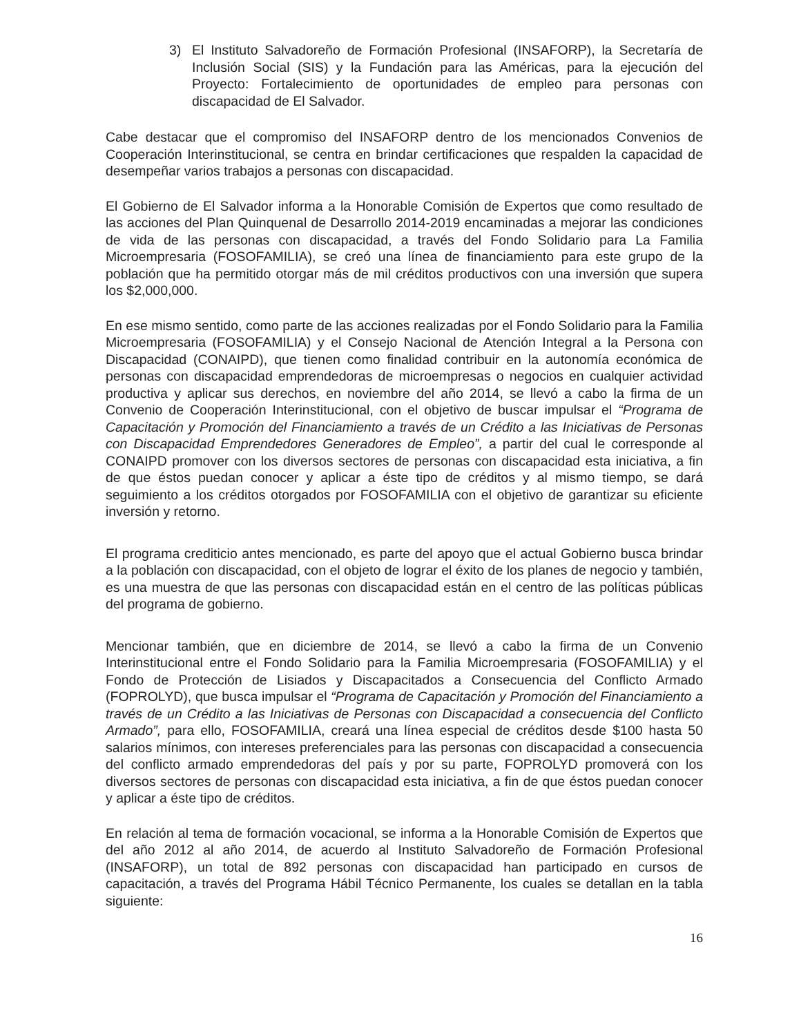3) El Instituto Salvadoreño de Formación Profesional (INSAFORP), la Secretaría de Inclusión Social (SIS) y la Fundación para las Américas, para la ejecución del Proyecto: Fortalecimiento de oportunidades de empleo para personas con discapacidad de El Salvador.
Cabe destacar que el compromiso del INSAFORP dentro de los mencionados Convenios de Cooperación Interinstitucional, se centra en brindar certificaciones que respalden la capacidad de desempeñar varios trabajos a personas con discapacidad.
El Gobierno de El Salvador informa a la Honorable Comisión de Expertos que como resultado de las acciones del Plan Quinquenal de Desarrollo 2014-2019 encaminadas a mejorar las condiciones de vida de las personas con discapacidad, a través del Fondo Solidario para La Familia Microempresaria (FOSOFAMILIA), se creó una línea de financiamiento para este grupo de la población que ha permitido otorgar más de mil créditos productivos con una inversión que supera los $2,000,000.
En ese mismo sentido, como parte de las acciones realizadas por el Fondo Solidario para la Familia Microempresaria (FOSOFAMILIA) y el Consejo Nacional de Atención Integral a la Persona con Discapacidad (CONAIPD), que tienen como finalidad contribuir en la autonomía económica de personas con discapacidad emprendedoras de microempresas o negocios en cualquier actividad productiva y aplicar sus derechos, en noviembre del año 2014, se llevó a cabo la firma de un Convenio de Cooperación Interinstitucional, con el objetivo de buscar impulsar el “Programa de Capacitación y Promoción del Financiamiento a través de un Crédito a las Iniciativas de Personas con Discapacidad Emprendedores Generadores de Empleo”, a partir del cual le corresponde al CONAIPD promover con los diversos sectores de personas con discapacidad esta iniciativa, a fin de que éstos puedan conocer y aplicar a éste tipo de créditos y al mismo tiempo, se dará seguimiento a los créditos otorgados por FOSOFAMILIA con el objetivo de garantizar su eficiente inversión y retorno.
El programa crediticio antes mencionado, es parte del apoyo que el actual Gobierno busca brindar a la población con discapacidad, con el objeto de lograr el éxito de los planes de negocio y también, es una muestra de que las personas con discapacidad están en el centro de las políticas públicas del programa de gobierno.
Mencionar también, que en diciembre de 2014, se llevó a cabo la firma de un Convenio Interinstitucional entre el Fondo Solidario para la Familia Microempresaria (FOSOFAMILIA) y el Fondo de Protección de Lisiados y Discapacitados a Consecuencia del Conflicto Armado (FOPROLYD), que busca impulsar el “Programa de Capacitación y Promoción del Financiamiento a través de un Crédito a las Iniciativas de Personas con Discapacidad a consecuencia del Conflicto Armado”, para ello, FOSOFAMILIA, creará una línea especial de créditos desde $100 hasta 50 salarios mínimos, con intereses preferenciales para las personas con discapacidad a consecuencia del conflicto armado emprendedoras del país y por su parte, FOPROLYD promoverá con los diversos sectores de personas con discapacidad esta iniciativa, a fin de que éstos puedan conocer y aplicar a éste tipo de créditos.
En relación al tema de formación vocacional, se informa a la Honorable Comisión de Expertos que del año 2012 al año 2014, de acuerdo al Instituto Salvadoreño de Formación Profesional (INSAFORP), un total de 892 personas con discapacidad han participado en cursos de capacitación, a través del Programa Hábil Técnico Permanente, los cuales se detallan en la tabla siguiente:
16